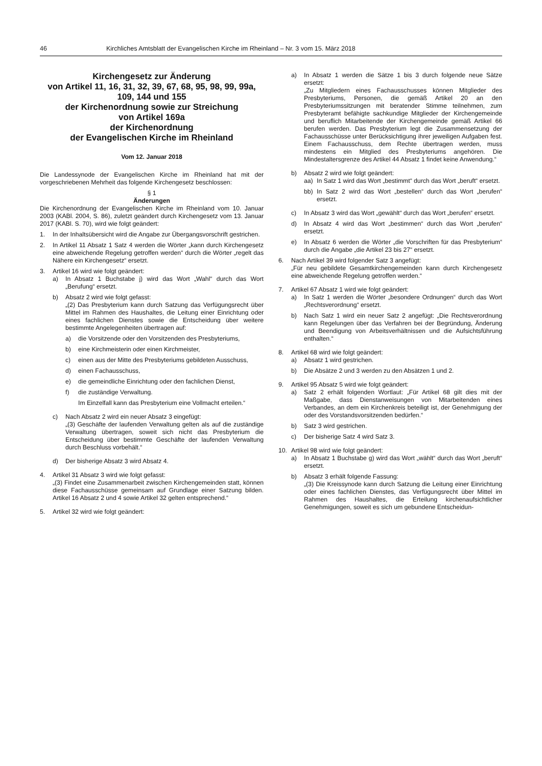46 Kirchliches Amtsblatt der Evangelischen Kirche im Rheinland – Nr. 3 vom 15. März 2018
Kirchengesetz zur Änderung
von Artikel 11, 16, 31, 32, 39, 67, 68, 95, 98, 99, 99a, 109, 144 und 155
der Kirchenordnung sowie zur Streichung
von Artikel 169a
der Kirchenordnung
der Evangelischen Kirche im Rheinland
Vom 12. Januar 2018
Die Landessynode der Evangelischen Kirche im Rheinland hat mit der vorgeschriebenen Mehrheit das folgende Kirchengesetz beschlossen:
§ 1
Änderungen
Die Kirchenordnung der Evangelischen Kirche im Rheinland vom 10. Januar 2003 (KABl. 2004, S. 86), zuletzt geändert durch Kirchengesetz vom 13. Januar 2017 (KABl. S. 70), wird wie folgt geändert:
1. In der Inhaltsübersicht wird die Angabe zur Übergangsvorschrift gestrichen.
2. In Artikel 11 Absatz 1 Satz 4 werden die Wörter „kann durch Kirchengesetz eine abweichende Regelung getroffen werden“ durch die Wörter „regelt das Nähere ein Kirchengesetz“ ersetzt.
3. Artikel 16 wird wie folgt geändert:
a) In Absatz 1 Buchstabe j) wird das Wort „Wahl“ durch das Wort „Berufung“ ersetzt.
b) Absatz 2 wird wie folgt gefasst:
„(2) Das Presbyterium kann durch Satzung das Verfügungsrecht über Mittel im Rahmen des Haushaltes, die Leitung einer Einrichtung oder eines fachlichen Dienstes sowie die Entscheidung über weitere bestimmte Angelegenheiten übertragen auf:
a) die Vorsitzende oder den Vorsitzenden des Presbyteriums,
b) eine Kirchmeisterin oder einen Kirchmeister,
c) einen aus der Mitte des Presbyteriums gebildeten Ausschuss,
d) einen Fachausschuss,
e) die gemeindliche Einrichtung oder den fachlichen Dienst,
f) die zuständige Verwaltung.
Im Einzelfall kann das Presbyterium eine Vollmacht erteilen.“
c) Nach Absatz 2 wird ein neuer Absatz 3 eingefügt:
„(3) Geschäfte der laufenden Verwaltung gelten als auf die zuständige Verwaltung übertragen, soweit sich nicht das Presbyterium die Entscheidung über bestimmte Geschäfte der laufenden Verwaltung durch Beschluss vorbehält.“
d) Der bisherige Absatz 3 wird Absatz 4.
4. Artikel 31 Absatz 3 wird wie folgt gefasst:
„(3) Findet eine Zusammenarbeit zwischen Kirchengemeinden statt, können diese Fachausschüsse gemeinsam auf Grundlage einer Satzung bilden. Artikel 16 Absatz 2 und 4 sowie Artikel 32 gelten entsprechend.“
5. Artikel 32 wird wie folgt geändert:
a) In Absatz 1 werden die Sätze 1 bis 3 durch folgende neue Sätze ersetzt:
„Zu Mitgliedern eines Fachausschusses können Mitglieder des Presbyteriums, Personen, die gemäß Artikel 20 an den Presbyteriumssitzungen mit beratender Stimme teilnehmen, zum Presbyteramt befähigte sachkundige Mitglieder der Kirchengemeinde und beruflich Mitarbeitende der Kirchengemeinde gemäß Artikel 66 berufen werden. Das Presbyterium legt die Zusammensetzung der Fachausschüsse unter Berücksichtigung ihrer jeweiligen Aufgaben fest. Einem Fachausschuss, dem Rechte übertragen werden, muss mindestens ein Mitglied des Presbyteriums angehören. Die Mindestaltersgrenze des Artikel 44 Absatz 1 findet keine Anwendung.“
b) Absatz 2 wird wie folgt geändert:
aa) In Satz 1 wird das Wort „bestimmt“ durch das Wort „beruft“ ersetzt.
bb) In Satz 2 wird das Wort „bestellen“ durch das Wort „berufen“ ersetzt.
c) In Absatz 3 wird das Wort „gewählt“ durch das Wort „berufen“ ersetzt.
d) In Absatz 4 wird das Wort „bestimmen“ durch das Wort „berufen“ ersetzt.
e) In Absatz 6 werden die Wörter „die Vorschriften für das Presbyterium“ durch die Angabe „die Artikel 23 bis 27“ ersetzt.
6. Nach Artikel 39 wird folgender Satz 3 angefügt:
„Für neu gebildete Gesamtkirchengemeinden kann durch Kirchengesetz eine abweichende Regelung getroffen werden.“
7. Artikel 67 Absatz 1 wird wie folgt geändert:
a) In Satz 1 werden die Wörter „besondere Ordnungen“ durch das Wort „Rechtsverordnung“ ersetzt.
b) Nach Satz 1 wird ein neuer Satz 2 angefügt: „Die Rechtsverordnung kann Regelungen über das Verfahren bei der Begründung, Änderung und Beendigung von Arbeitsverhältnissen und die Aufsichtsführung enthalten.“
8. Artikel 68 wird wie folgt geändert:
a) Absatz 1 wird gestrichen.
b) Die Absätze 2 und 3 werden zu den Absätzen 1 und 2.
9. Artikel 95 Absatz 5 wird wie folgt geändert:
a) Satz 2 erhält folgenden Wortlaut: „Für Artikel 68 gilt dies mit der Maßgabe, dass Dienstanweisungen von Mitarbeitenden eines Verbandes, an dem ein Kirchenkreis beteiligt ist, der Genehmigung der oder des Vorstandsvorsitzenden bedürfen.“
b) Satz 3 wird gestrichen.
c) Der bisherige Satz 4 wird Satz 3.
10. Artikel 98 wird wie folgt geändert:
a) In Absatz 1 Buchstabe g) wird das Wort „wählt“ durch das Wort „beruft“ ersetzt.
b) Absatz 3 erhält folgende Fassung:
„(3) Die Kreissynode kann durch Satzung die Leitung einer Einrichtung oder eines fachlichen Dienstes, das Verfügungsrecht über Mittel im Rahmen des Haushaltes, die Erteilung kirchenaufsichtlicher Genehmigungen, soweit es sich um gebundene Entscheidun-